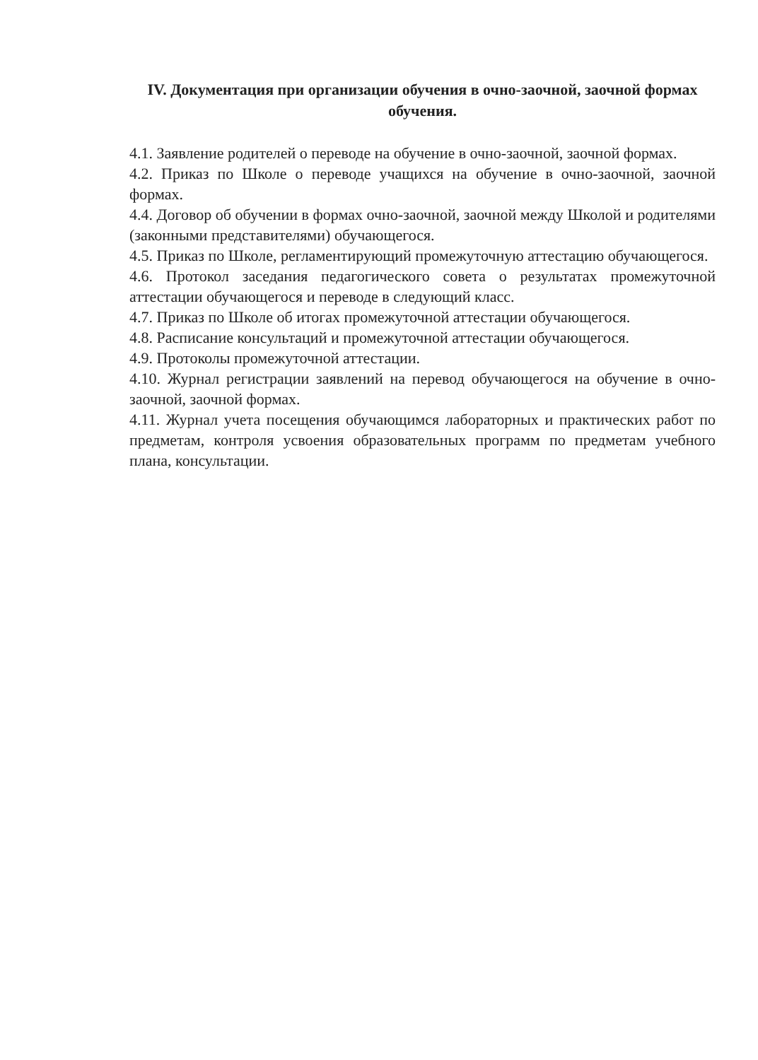IV. Документация при организации обучения в очно-заочной, заочной формах обучения.
4.1. Заявление родителей о переводе на обучение в очно-заочной, заочной формах.
4.2. Приказ по Школе о переводе учащихся на обучение в очно-заочной, заочной формах.
4.4. Договор об обучении в формах очно-заочной, заочной между Школой и родителями (законными представителями) обучающегося.
4.5. Приказ по Школе, регламентирующий промежуточную аттестацию обучающегося.
4.6. Протокол заседания педагогического совета о результатах промежуточной аттестации обучающегося и переводе в следующий класс.
4.7. Приказ по Школе об итогах промежуточной аттестации обучающегося.
4.8. Расписание консультаций и промежуточной аттестации обучающегося.
4.9. Протоколы промежуточной аттестации.
4.10. Журнал регистрации заявлений на перевод обучающегося на обучение в очно- заочной, заочной формах.
4.11. Журнал учета посещения обучающимся лабораторных и практических работ по предметам, контроля усвоения образовательных программ по предметам учебного плана, консультации.